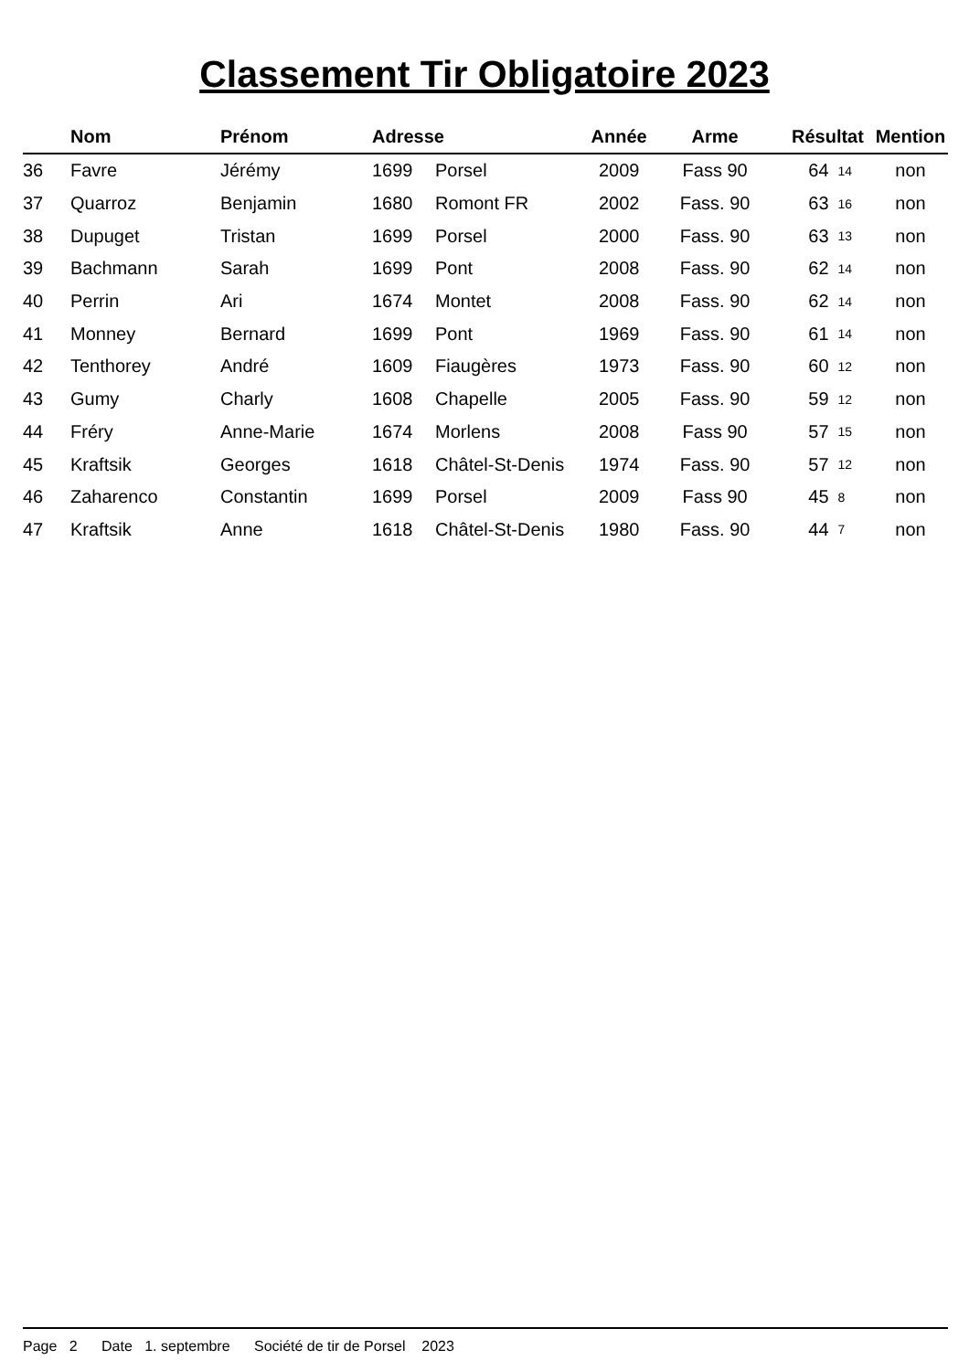Classement Tir Obligatoire 2023
| | Nom | Prénom | Adresse | | Année | Arme | Résultat | | Mention |
| --- | --- | --- | --- | --- | --- | --- | --- | --- | --- |
| 36 | Favre | Jérémy | 1699 | Porsel | 2009 | Fass 90 | 64 | 14 | non |
| 37 | Quarroz | Benjamin | 1680 | Romont FR | 2002 | Fass. 90 | 63 | 16 | non |
| 38 | Dupuget | Tristan | 1699 | Porsel | 2000 | Fass. 90 | 63 | 13 | non |
| 39 | Bachmann | Sarah | 1699 | Pont | 2008 | Fass. 90 | 62 | 14 | non |
| 40 | Perrin | Ari | 1674 | Montet | 2008 | Fass. 90 | 62 | 14 | non |
| 41 | Monney | Bernard | 1699 | Pont | 1969 | Fass. 90 | 61 | 14 | non |
| 42 | Tenthorey | André | 1609 | Fiaugères | 1973 | Fass. 90 | 60 | 12 | non |
| 43 | Gumy | Charly | 1608 | Chapelle | 2005 | Fass. 90 | 59 | 12 | non |
| 44 | Fréry | Anne-Marie | 1674 | Morlens | 2008 | Fass 90 | 57 | 15 | non |
| 45 | Kraftsik | Georges | 1618 | Châtel-St-Denis | 1974 | Fass. 90 | 57 | 12 | non |
| 46 | Zaharenco | Constantin | 1699 | Porsel | 2009 | Fass 90 | 45 | 8 | non |
| 47 | Kraftsik | Anne | 1618 | Châtel-St-Denis | 1980 | Fass. 90 | 44 | 7 | non |
Page 2 Date 1. septembre Société de tir de Porsel 2023